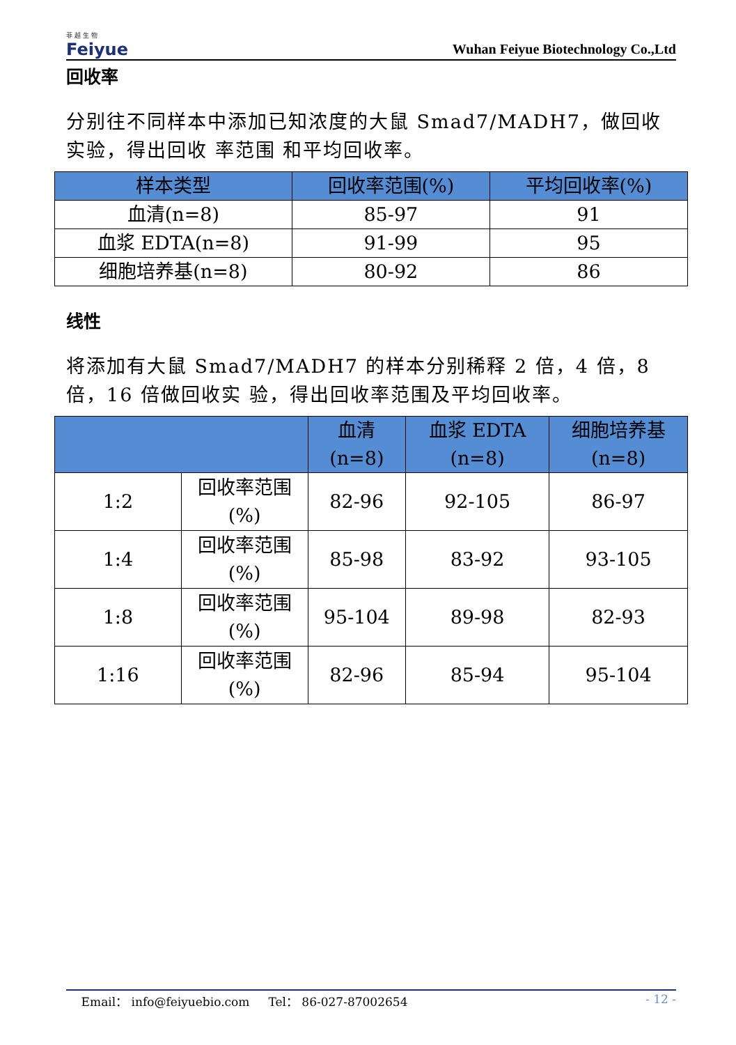菲 越 生 物
Feiyue
Wuhan Feiyue Biotechnology Co.,Ltd
回收率
分别往不同样本中添加已知浓度的大鼠 Smad7/MADH7，做回收实验，得出回收 率范围 和平均回收率。
| 样本类型 | 回收率范围(%) | 平均回收率(%) |
| --- | --- | --- |
| 血清(n=8) | 85-97 | 91 |
| 血浆 EDTA(n=8) | 91-99 | 95 |
| 细胞培养基(n=8) | 80-92 | 86 |
线性
将添加有大鼠 Smad7/MADH7 的样本分别稀释 2 倍，4 倍，8 倍，16 倍做回收实 验，得出回收率范围及平均回收率。
| | | 血清 (n=8) | 血浆 EDTA (n=8) | 细胞培养基 (n=8) |
| --- | --- | --- | --- | --- |
| 1:2 | 回收率范围 (%) | 82-96 | 92-105 | 86-97 |
| 1:4 | 回收率范围 (%) | 85-98 | 83-92 | 93-105 |
| 1:8 | 回收率范围 (%) | 95-104 | 89-98 | 82-93 |
| 1:16 | 回收率范围 (%) | 82-96 | 85-94 | 95-104 |
Email： info@feiyuebio.com Tel： 86-027-87002654 - 12 -